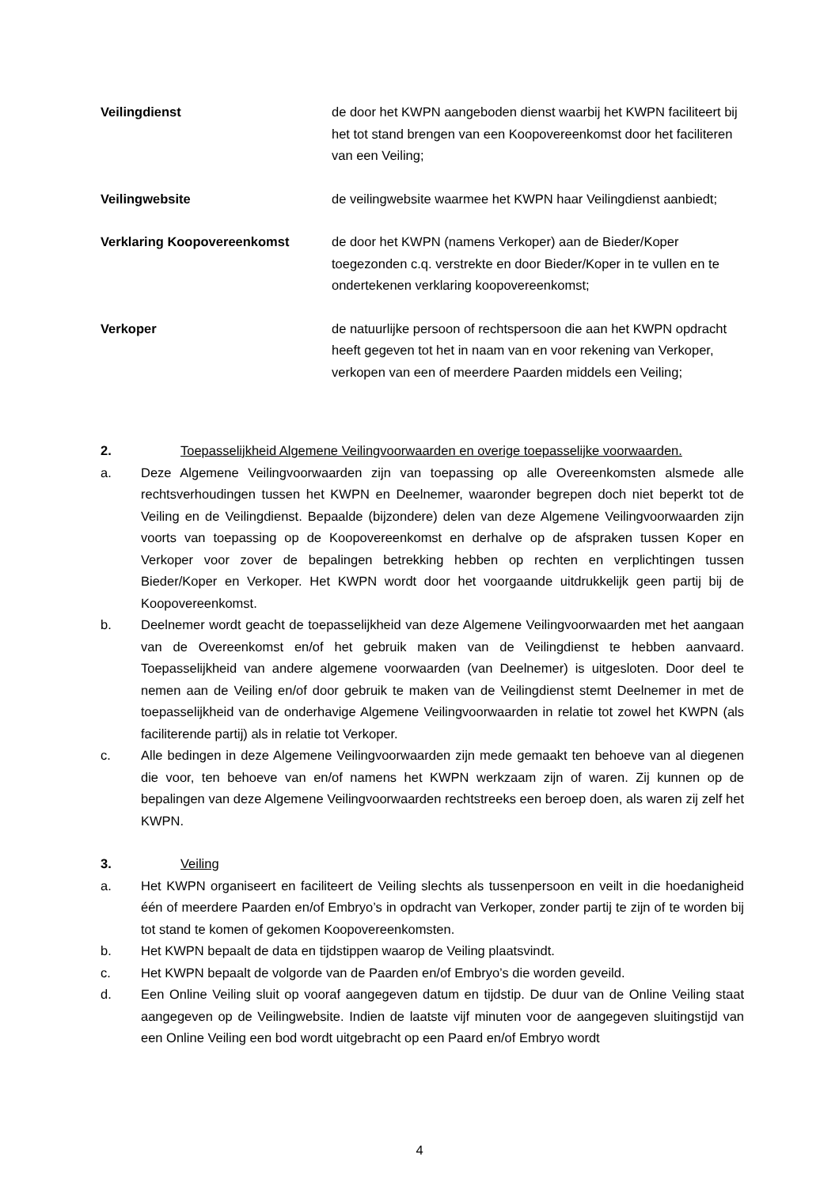Veilingdienst de door het KWPN aangeboden dienst waarbij het KWPN faciliteert bij het tot stand brengen van een Koopovereenkomst door het faciliteren van een Veiling;
Veilingwebsite de veilingwebsite waarmee het KWPN haar Veilingdienst aanbiedt;
Verklaring Koopovereenkomst de door het KWPN (namens Verkoper) aan de Bieder/Koper toegezonden c.q. verstrekte en door Bieder/Koper in te vullen en te ondertekenen verklaring koopovereenkomst;
Verkoper de natuurlijke persoon of rechtspersoon die aan het KWPN opdracht heeft gegeven tot het in naam van en voor rekening van Verkoper, verkopen van een of meerdere Paarden middels een Veiling;
2. Toepasselijkheid Algemene Veilingvoorwaarden en overige toepasselijke voorwaarden.
a. Deze Algemene Veilingvoorwaarden zijn van toepassing op alle Overeenkomsten alsmede alle rechtsverhoudingen tussen het KWPN en Deelnemer, waaronder begrepen doch niet beperkt tot de Veiling en de Veilingdienst. Bepaalde (bijzondere) delen van deze Algemene Veilingvoorwaarden zijn voorts van toepassing op de Koopovereenkomst en derhalve op de afspraken tussen Koper en Verkoper voor zover de bepalingen betrekking hebben op rechten en verplichtingen tussen Bieder/Koper en Verkoper. Het KWPN wordt door het voorgaande uitdrukkelijk geen partij bij de Koopovereenkomst.
b. Deelnemer wordt geacht de toepasselijkheid van deze Algemene Veilingvoorwaarden met het aangaan van de Overeenkomst en/of het gebruik maken van de Veilingdienst te hebben aanvaard. Toepasselijkheid van andere algemene voorwaarden (van Deelnemer) is uitgesloten. Door deel te nemen aan de Veiling en/of door gebruik te maken van de Veilingdienst stemt Deelnemer in met de toepasselijkheid van de onderhavige Algemene Veilingvoorwaarden in relatie tot zowel het KWPN (als faciliterende partij) als in relatie tot Verkoper.
c. Alle bedingen in deze Algemene Veilingvoorwaarden zijn mede gemaakt ten behoeve van al diegenen die voor, ten behoeve van en/of namens het KWPN werkzaam zijn of waren. Zij kunnen op de bepalingen van deze Algemene Veilingvoorwaarden rechtstreeks een beroep doen, als waren zij zelf het KWPN.
3. Veiling
a. Het KWPN organiseert en faciliteert de Veiling slechts als tussenpersoon en veilt in die hoedanigheid één of meerdere Paarden en/of Embryo’s in opdracht van Verkoper, zonder partij te zijn of te worden bij tot stand te komen of gekomen Koopovereenkomsten.
b. Het KWPN bepaalt de data en tijdstippen waarop de Veiling plaatsvindt.
c. Het KWPN bepaalt de volgorde van de Paarden en/of Embryo’s die worden geveild.
d. Een Online Veiling sluit op vooraf aangegeven datum en tijdstip. De duur van de Online Veiling staat aangegeven op de Veilingwebsite. Indien de laatste vijf minuten voor de aangegeven sluitingstijd van een Online Veiling een bod wordt uitgebracht op een Paard en/of Embryo wordt
4